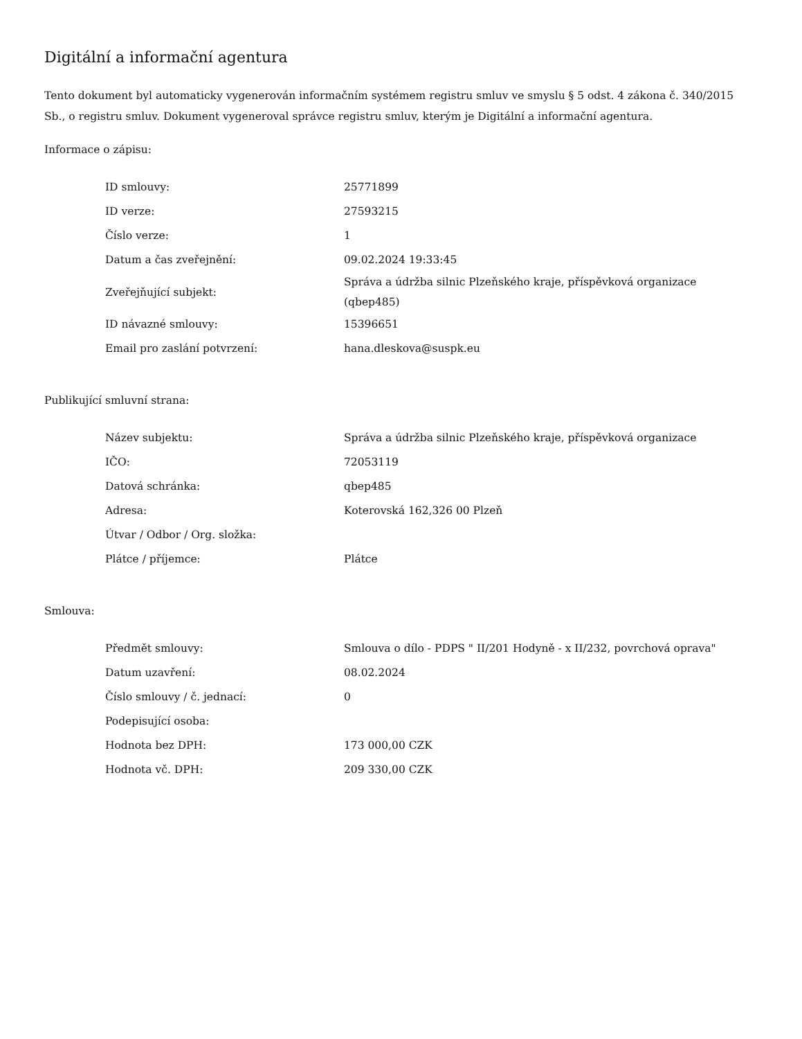Digitální a informační agentura
Tento dokument byl automaticky vygenerován informačním systémem registru smluv ve smyslu § 5 odst. 4 zákona č. 340/2015 Sb., o registru smluv. Dokument vygeneroval správce registru smluv, kterým je Digitální a informační agentura.
Informace o zápisu:
| ID smlouvy: | 25771899 |
| ID verze: | 27593215 |
| Číslo verze: | 1 |
| Datum a čas zveřejnění: | 09.02.2024 19:33:45 |
| Zveřejňující subjekt: | Správa a údržba silnic Plzeňského kraje, příspěvková organizace (qbep485) |
| ID návazné smlouvy: | 15396651 |
| Email pro zaslání potvrzení: | hana.dleskova@suspk.eu |
Publikující smluvní strana:
| Název subjektu: | Správa a údržba silnic Plzeňského kraje, příspěvková organizace |
| IČO: | 72053119 |
| Datová schránka: | qbep485 |
| Adresa: | Koterovská 162,326 00 Plzeň |
| Útvar / Odbor / Org. složka: | |
| Plátce / příjemce: | Plátce |
Smlouva:
| Předmět smlouvy: | Smlouva o dílo - PDPS " II/201 Hodyně - x II/232, povrchová oprava" |
| Datum uzavření: | 08.02.2024 |
| Číslo smlouvy / č. jednací: | 0 |
| Podepisující osoba: | |
| Hodnota bez DPH: | 173 000,00 CZK |
| Hodnota vč. DPH: | 209 330,00 CZK |